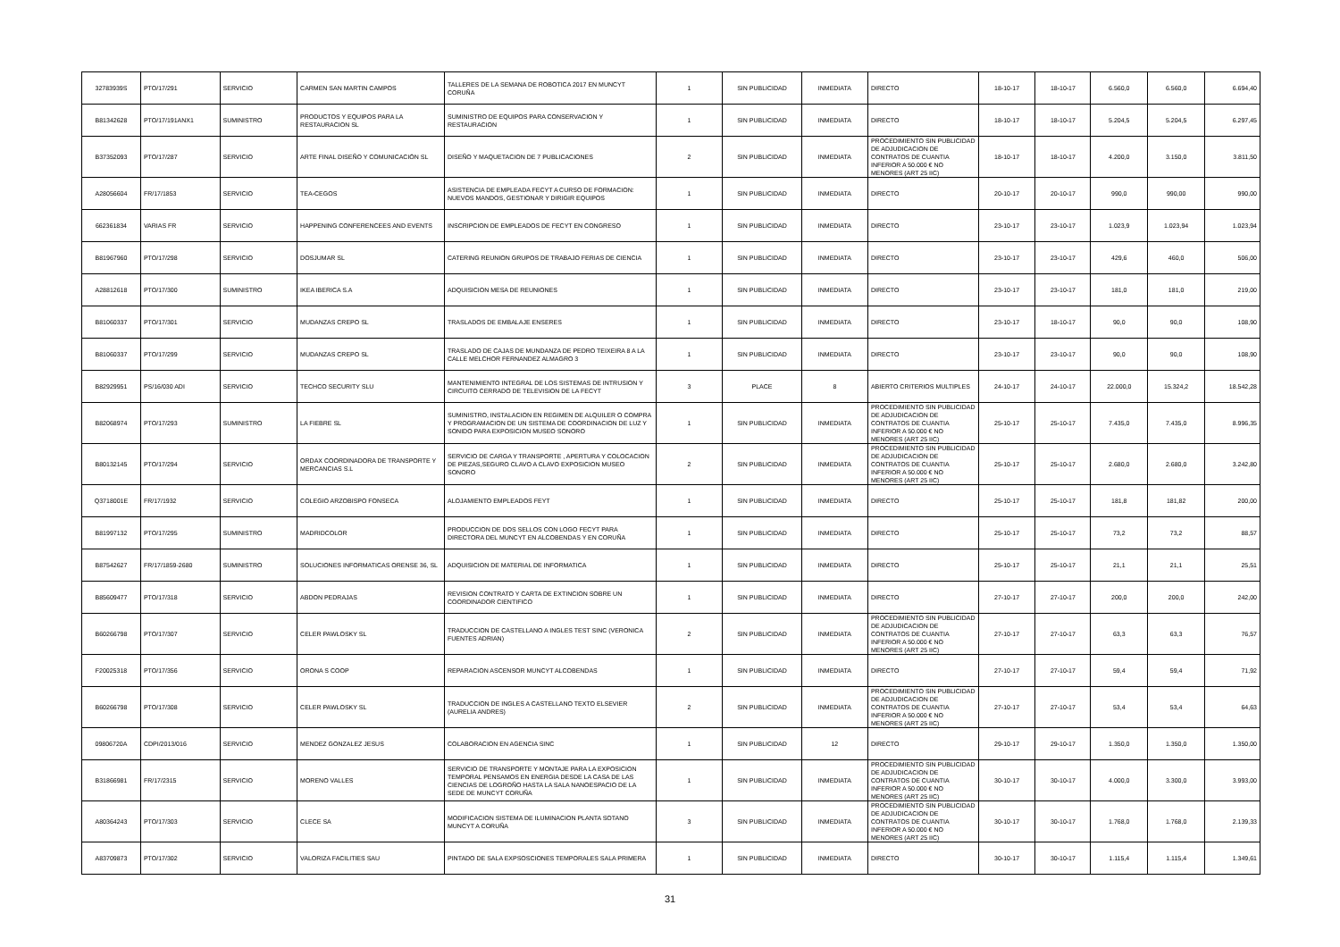| 32783939S | PTO/17/291 | SERVICIO | CARMEN SAN MARTIN CAMPOS | TALLERES DE LA SEMANA DE ROBOTICA 2017 EN MUNCYT CORUÑA | 1 | SIN PUBLICIDAD | INMEDIATA | DIRECTO | 18-10-17 | 18-10-17 | 6.560,0 | 6.560,0 | 6.694,40 |
| B81342628 | PTO/17/191ANX1 | SUMINISTRO | PRODUCTOS Y EQUIPOS PARA LA RESTAURACION SL | SUMINISTRO DE EQUIPOS PARA CONSERVACION Y RESTAURACION | 1 | SIN PUBLICIDAD | INMEDIATA | DIRECTO | 18-10-17 | 18-10-17 | 5.204,5 | 5.204,5 | 6.297,45 |
| B37352093 | PTO/17/287 | SERVICIO | ARTE FINAL DISEÑO Y COMUNICACIÓN SL | DISEÑO Y MAQUETACION DE 7 PUBLICACIONES | 2 | SIN PUBLICIDAD | INMEDIATA | PROCEDIMIENTO SIN PUBLICIDAD DE ADJUDICACION DE CONTRATOS DE CUANTIA INFERIOR A 50.000 € NO MENORES (ART 25 IIC) | 18-10-17 | 18-10-17 | 4.200,0 | 3.150,0 | 3.811,50 |
| A28056604 | FR/17/1853 | SERVICIO | TEA-CEGOS | ASISTENCIA DE EMPLEADA FECYT A CURSO DE FORMACION: NUEVOS MANDOS, GESTIONAR Y DIRIGIR EQUIPOS | 1 | SIN PUBLICIDAD | INMEDIATA | DIRECTO | 20-10-17 | 20-10-17 | 990,0 | 990,00 | 990,00 |
| 662361834 | VARIAS FR | SERVICIO | HAPPENING CONFERENCEES AND EVENTS | INSCRIPCION DE EMPLEADOS DE FECYT EN CONGRESO | 1 | SIN PUBLICIDAD | INMEDIATA | DIRECTO | 23-10-17 | 23-10-17 | 1.023,9 | 1.023,94 | 1.023,94 |
| B81967960 | PTO/17/298 | SERVICIO | DOSJUMAR SL | CATERING REUNION GRUPOS DE TRABAJO FERIAS DE CIENCIA | 1 | SIN PUBLICIDAD | INMEDIATA | DIRECTO | 23-10-17 | 23-10-17 | 429,6 | 460,0 | 506,00 |
| A28812618 | PTO/17/300 | SUMINISTRO | IKEA IBERICA S.A | ADQUISICION MESA DE REUNIONES | 1 | SIN PUBLICIDAD | INMEDIATA | DIRECTO | 23-10-17 | 23-10-17 | 181,0 | 181,0 | 219,00 |
| B81060337 | PTO/17/301 | SERVICIO | MUDANZAS CREPO SL | TRASLADOS DE EMBALAJE ENSERES | 1 | SIN PUBLICIDAD | INMEDIATA | DIRECTO | 23-10-17 | 18-10-17 | 90,0 | 90,0 | 108,90 |
| B81060337 | PTO/17/299 | SERVICIO | MUDANZAS CREPO SL | TRASLADO DE CAJAS DE MUNDANZA DE PEDRO TEIXEIRA 8 A LA CALLE MELCHOR FERNANDEZ ALMAGRO 3 | 1 | SIN PUBLICIDAD | INMEDIATA | DIRECTO | 23-10-17 | 23-10-17 | 90,0 | 90,0 | 108,90 |
| B82929951 | PS/16/030 ADI | SERVICIO | TECHCO SECURITY SLU | MANTENIMIENTO INTEGRAL DE LOS SISTEMAS DE INTRUSION Y CIRCUITO CERRADO DE TELEVISION DE LA FECYT | 3 | PLACE | 8 | ABIERTO CRITERIOS MULTIPLES | 24-10-17 | 24-10-17 | 22.000,0 | 15.324,2 | 18.542,28 |
| B82068974 | PTO/17/293 | SUMINISTRO | LA FIEBRE SL | SUMINISTRO, INSTALACION EN REGIMEN DE ALQUILER O COMPRA Y PROGRAMACION DE UN SISTEMA DE COORDINACION DE LUZ Y SONIDO PARA EXPOSICION MUSEO SONORO | 1 | SIN PUBLICIDAD | INMEDIATA | PROCEDIMIENTO SIN PUBLICIDAD DE ADJUDICACION DE CONTRATOS DE CUANTIA INFERIOR A 50.000 € NO MENORES (ART 25 IIC) | 25-10-17 | 25-10-17 | 7.435,0 | 7.435,0 | 8.996,35 |
| B80132145 | PTO/17/294 | SERVICIO | ORDAX COORDINADORA DE TRANSPORTE Y MERCANCIAS S.L | SERVICIO DE CARGA Y TRANSPORTE , APERTURA Y COLOCACION DE PIEZAS,SEGURO CLAVO A CLAVO EXPOSICION MUSEO SONORO | 2 | SIN PUBLICIDAD | INMEDIATA | PROCEDIMIENTO SIN PUBLICIDAD DE ADJUDICACION DE CONTRATOS DE CUANTIA INFERIOR A 50.000 € NO MENORES (ART 25 IIC) | 25-10-17 | 25-10-17 | 2.680,0 | 2.680,0 | 3.242,80 |
| Q3718001E | FR/17/1932 | SERVICIO | COLEGIO ARZOBISPO FONSECA | ALOJAMIENTO EMPLEADOS FEYT | 1 | SIN PUBLICIDAD | INMEDIATA | DIRECTO | 25-10-17 | 25-10-17 | 181,8 | 181,82 | 200,00 |
| B81997132 | PTO/17/295 | SUMINISTRO | MADRIDCOLOR | PRODUCCION DE DOS SELLOS CON LOGO FECYT PARA DIRECTORA DEL MUNCYT EN ALCOBENDAS Y EN CORUÑA | 1 | SIN PUBLICIDAD | INMEDIATA | DIRECTO | 25-10-17 | 25-10-17 | 73,2 | 73,2 | 88,57 |
| B87542627 | FR/17/1859-2680 | SUMINISTRO | SOLUCIONES INFORMATICAS ORENSE 36, SL | ADQUISICION DE MATERIAL DE INFORMATICA | 1 | SIN PUBLICIDAD | INMEDIATA | DIRECTO | 25-10-17 | 25-10-17 | 21,1 | 21,1 | 25,51 |
| B85609477 | PTO/17/318 | SERVICIO | ABDON PEDRAJAS | REVISION CONTRATO Y CARTA DE EXTINCION SOBRE UN COORDINADOR CIENTIFICO | 1 | SIN PUBLICIDAD | INMEDIATA | DIRECTO | 27-10-17 | 27-10-17 | 200,0 | 200,0 | 242,00 |
| B60266798 | PTO/17/307 | SERVICIO | CELER PAWLOSKY SL | TRADUCCION DE CASTELLANO A INGLES TEST SINC (VERONICA FUENTES ADRIAN) | 2 | SIN PUBLICIDAD | INMEDIATA | PROCEDIMIENTO SIN PUBLICIDAD DE ADJUDICACION DE CONTRATOS DE CUANTIA INFERIOR A 50.000 € NO MENORES (ART 25 IIC) | 27-10-17 | 27-10-17 | 63,3 | 63,3 | 76,57 |
| F20025318 | PTO/17/356 | SERVICIO | ORONA S COOP | REPARACION ASCENSOR MUNCYT ALCOBENDAS | 1 | SIN PUBLICIDAD | INMEDIATA | DIRECTO | 27-10-17 | 27-10-17 | 59,4 | 59,4 | 71,92 |
| B60266798 | PTO/17/308 | SERVICIO | CELER PAWLOSKY SL | TRADUCCION DE INGLES A CASTELLANO TEXTO ELSEVIER (AURELIA ANDRES) | 2 | SIN PUBLICIDAD | INMEDIATA | PROCEDIMIENTO SIN PUBLICIDAD DE ADJUDICACION DE CONTRATOS DE CUANTIA INFERIOR A 50.000 € NO MENORES (ART 25 IIC) | 27-10-17 | 27-10-17 | 53,4 | 53,4 | 64,63 |
| 09806720A | CDPI/2013/016 | SERVICIO | MENDEZ GONZALEZ JESUS | COLABORACION EN AGENCIA SINC | 1 | SIN PUBLICIDAD | 12 | DIRECTO | 29-10-17 | 29-10-17 | 1.350,0 | 1.350,0 | 1.350,00 |
| B31866981 | FR/17/2315 | SERVICIO | MORENO VALLES | SERVICIO DE TRANSPORTE Y MONTAJE PARA LA EXPOSICION TEMPORAL PENSAMOS EN ENERGIA DESDE LA CASA DE LAS CIENCIAS DE LOGROÑO HASTA LA SALA NANOESPACIO DE LA SEDE DE MUNCYT CORUÑA | 1 | SIN PUBLICIDAD | INMEDIATA | PROCEDIMIENTO SIN PUBLICIDAD DE ADJUDICACION DE CONTRATOS DE CUANTIA INFERIOR A 50.000 € NO MENORES (ART 25 IIC) | 30-10-17 | 30-10-17 | 4.000,0 | 3.300,0 | 3.993,00 |
| A80364243 | PTO/17/303 | SERVICIO | CLECE SA | MODIFICACION SISTEMA DE ILUMINACION PLANTA SOTANO MUNCYT A CORUÑA | 3 | SIN PUBLICIDAD | INMEDIATA | PROCEDIMIENTO SIN PUBLICIDAD DE ADJUDICACION DE CONTRATOS DE CUANTIA INFERIOR A 50.000 € NO MENORES (ART 25 IIC) | 30-10-17 | 30-10-17 | 1.768,0 | 1.768,0 | 2.139,33 |
| A83709873 | PTO/17/302 | SERVICIO | VALORIZA FACILITIES SAU | PINTADO DE SALA EXPSOSCIONES TEMPORALES SALA PRIMERA | 1 | SIN PUBLICIDAD | INMEDIATA | DIRECTO | 30-10-17 | 30-10-17 | 1.115,4 | 1.115,4 | 1.349,61 |
31